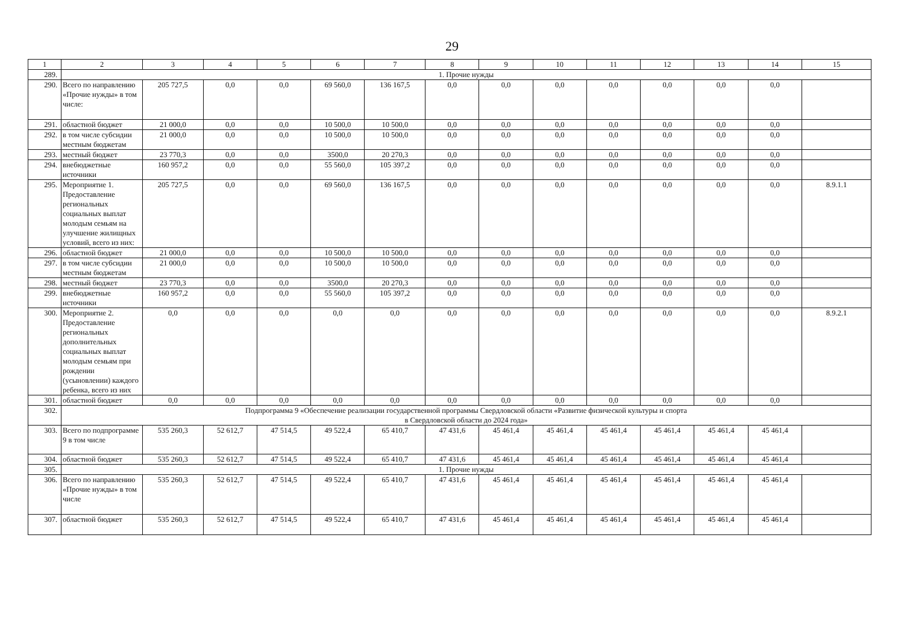29
| 1 | 2 | 3 | 4 | 5 | 6 | 7 | 8 | 9 | 10 | 11 | 12 | 13 | 14 | 15 |
| --- | --- | --- | --- | --- | --- | --- | --- | --- | --- | --- | --- | --- | --- | --- |
| 289. | 1. Прочие нужды | | | | | | | | | | | | | |
| 290. | Всего по направлению «Прочие нужды» в том числе: | 205 727,5 | 0,0 | 0,0 | 69 560,0 | 136 167,5 | 0,0 | 0,0 | 0,0 | 0,0 | 0,0 | 0,0 | 0,0 | |
| 291. | областной бюджет | 21 000,0 | 0,0 | 0,0 | 10 500,0 | 10 500,0 | 0,0 | 0,0 | 0,0 | 0,0 | 0,0 | 0,0 | 0,0 | |
| 292. | в том числе субсидии местным бюджетам | 21 000,0 | 0,0 | 0,0 | 10 500,0 | 10 500,0 | 0,0 | 0,0 | 0,0 | 0,0 | 0,0 | 0,0 | 0,0 | |
| 293. | местный бюджет | 23 770,3 | 0,0 | 0,0 | 3500,0 | 20 270,3 | 0,0 | 0,0 | 0,0 | 0,0 | 0,0 | 0,0 | 0,0 | |
| 294. | внебюджетные источники | 160 957,2 | 0,0 | 0,0 | 55 560,0 | 105 397,2 | 0,0 | 0,0 | 0,0 | 0,0 | 0,0 | 0,0 | 0,0 | |
| 295. | Мероприятие 1. Предоставление региональных социальных выплат молодым семьям на улучшение жилищных условий, всего из них: | 205 727,5 | 0,0 | 0,0 | 69 560,0 | 136 167,5 | 0,0 | 0,0 | 0,0 | 0,0 | 0,0 | 0,0 | 0,0 | 8.9.1.1 |
| 296. | областной бюджет | 21 000,0 | 0,0 | 0,0 | 10 500,0 | 10 500,0 | 0,0 | 0,0 | 0,0 | 0,0 | 0,0 | 0,0 | 0,0 | |
| 297. | в том числе субсидии местным бюджетам | 21 000,0 | 0,0 | 0,0 | 10 500,0 | 10 500,0 | 0,0 | 0,0 | 0,0 | 0,0 | 0,0 | 0,0 | 0,0 | |
| 298. | местный бюджет | 23 770,3 | 0,0 | 0,0 | 3500,0 | 20 270,3 | 0,0 | 0,0 | 0,0 | 0,0 | 0,0 | 0,0 | 0,0 | |
| 299. | внебюджетные источники | 160 957,2 | 0,0 | 0,0 | 55 560,0 | 105 397,2 | 0,0 | 0,0 | 0,0 | 0,0 | 0,0 | 0,0 | 0,0 | |
| 300. | Мероприятие 2. Предоставление региональных дополнительных социальных выплат молодым семьям при рождении (усыновлении) каждого ребенка, всего из них | 0,0 | 0,0 | 0,0 | 0,0 | 0,0 | 0,0 | 0,0 | 0,0 | 0,0 | 0,0 | 0,0 | 0,0 | 8.9.2.1 |
| 301. | областной бюджет | 0,0 | 0,0 | 0,0 | 0,0 | 0,0 | 0,0 | 0,0 | 0,0 | 0,0 | 0,0 | 0,0 | 0,0 | |
| 302. | Подпрограмма 9 «Обеспечение реализации государственной программы Свердловской области «Развитие физической культуры и спорта в Свердловской области до 2024 года» | | | | | | | | | | | | | |
| 303. | Всего по подпрограмме 9 в том числе | 535 260,3 | 52 612,7 | 47 514,5 | 49 522,4 | 65 410,7 | 47 431,6 | 45 461,4 | 45 461,4 | 45 461,4 | 45 461,4 | 45 461,4 | 45 461,4 | |
| 304. | областной бюджет | 535 260,3 | 52 612,7 | 47 514,5 | 49 522,4 | 65 410,7 | 47 431,6 | 45 461,4 | 45 461,4 | 45 461,4 | 45 461,4 | 45 461,4 | 45 461,4 | |
| 305. | 1. Прочие нужды | | | | | | | | | | | | | |
| 306. | Всего по направлению «Прочие нужды» в том числе | 535 260,3 | 52 612,7 | 47 514,5 | 49 522,4 | 65 410,7 | 47 431,6 | 45 461,4 | 45 461,4 | 45 461,4 | 45 461,4 | 45 461,4 | 45 461,4 | |
| 307. | областной бюджет | 535 260,3 | 52 612,7 | 47 514,5 | 49 522,4 | 65 410,7 | 47 431,6 | 45 461,4 | 45 461,4 | 45 461,4 | 45 461,4 | 45 461,4 | 45 461,4 | |